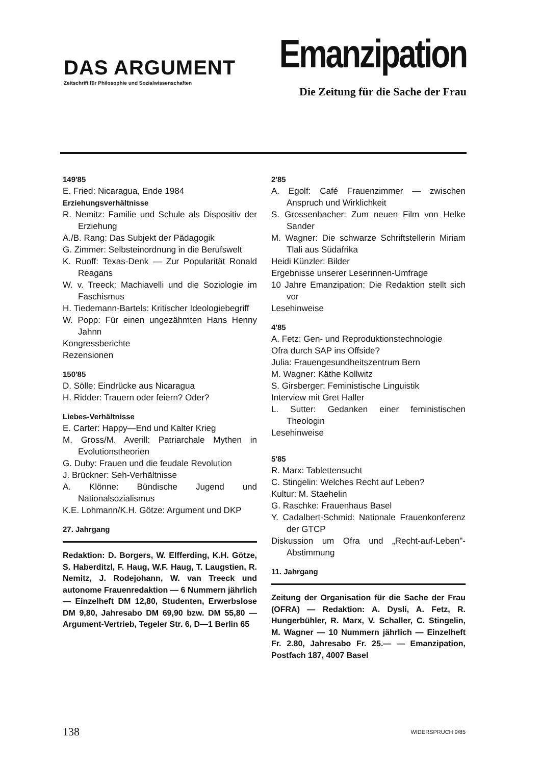DAS ARGUMENT
Zeitschrift für Philosophie und Sozialwissenschaften
Emanzipation
Die Zeitung für die Sache der Frau
149'85
E. Fried: Nicaragua, Ende 1984
Erziehungsverhältnisse
R. Nemitz: Familie und Schule als Dispositiv der Erziehung
A./B. Rang: Das Subjekt der Pädagogik
G. Zimmer: Selbsteinordnung in die Berufswelt
K. Ruoff: Texas-Denk — Zur Popularität Ronald Reagans
W. v. Treeck: Machiavelli und die Soziologie im Faschismus
H. Tiedemann-Bartels: Kritischer Ideologiebegriff
W. Popp: Für einen ungezähmten Hans Henny Jahnn
Kongressberichte
Rezensionen
150'85
D. Sölle: Eindrücke aus Nicaragua
H. Ridder: Trauern oder feiern? Oder?
Liebes-Verhältnisse
E. Carter: Happy—End und Kalter Krieg
M. Gross/M. Averill: Patriarchale Mythen in Evolutionstheorien
G. Duby: Frauen und die feudale Revolution
J. Brückner: Seh-Verhältnisse
A. Klönne: Bündische Jugend und Nationalsozialismus
K.E. Lohmann/K.H. Götze: Argument und DKP
27. Jahrgang
Redaktion: D. Borgers, W. Elfferding, K.H. Götze, S. Haberditzl, F. Haug, W.F. Haug, T. Laugstien, R. Nemitz, J. Rodejohann, W. van Treeck und autonome Frauenredaktion — 6 Nummern jährlich — Einzelheft DM 12,80, Studenten, Erwerbslose DM 9,80, Jahresabo DM 69,90 bzw. DM 55,80 — Argument-Vertrieb, Tegeler Str. 6, D—1 Berlin 65
2'85
A. Egolf: Café Frauenzimmer — zwischen Anspruch und Wirklichkeit
S. Grossenbacher: Zum neuen Film von Helke Sander
M. Wagner: Die schwarze Schriftstellerin Miriam Tlali aus Südafrika
Heidi Künzler: Bilder
Ergebnisse unserer Leserinnen-Umfrage
10 Jahre Emanzipation: Die Redaktion stellt sich vor
Lesehinweise
4'85
A. Fetz: Gen- und Reproduktionstechnologie
Ofra durch SAP ins Offside?
Julia: Frauengesundheitszentrum Bern
M. Wagner: Käthe Kollwitz
S. Girsberger: Feministische Linguistik
Interview mit Gret Haller
L. Sutter: Gedanken einer feministischen Theologin
Lesehinweise
5'85
R. Marx: Tablettensucht
C. Stingelin: Welches Recht auf Leben?
Kultur: M. Staehelin
G. Raschke: Frauenhaus Basel
Y. Cadalbert-Schmid: Nationale Frauenkonferenz der GTCP
Diskussion um Ofra und „Recht-auf-Leben"-Abstimmung
11. Jahrgang
Zeitung der Organisation für die Sache der Frau (OFRA) — Redaktion: A. Dysli, A. Fetz, R. Hungerbühler, R. Marx, V. Schaller, C. Stingelin, M. Wagner — 10 Nummern jährlich — Einzelheft Fr. 2.80, Jahresabo Fr. 25.— — Emanzipation, Postfach 187, 4007 Basel
138 WIDERSPRUCH 9/85